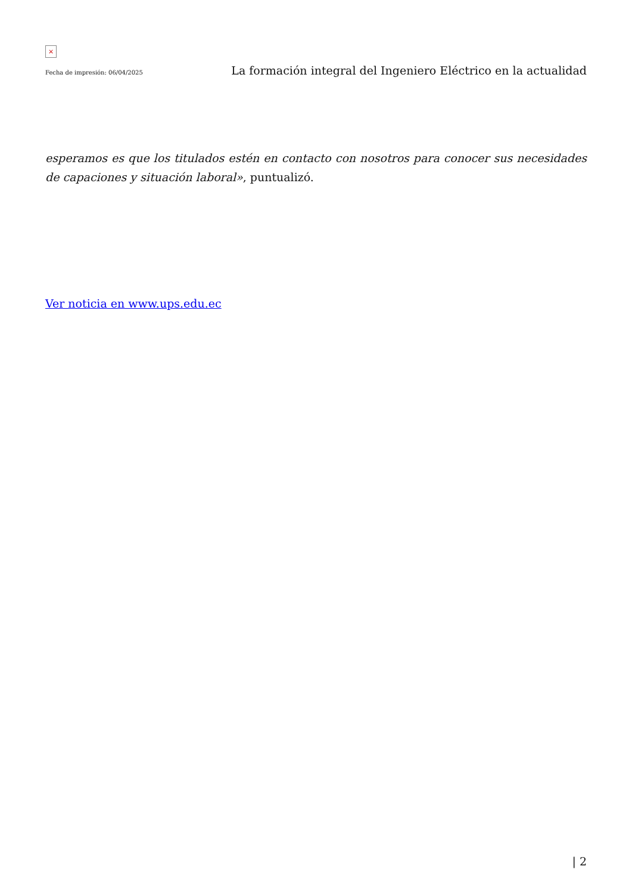×
Fecha de impresión: 06/04/2025 La formación integral del Ingeniero Eléctrico en la actualidad
esperamos es que los titulados estén en contacto con nosotros para conocer sus necesidades de capaciones y situación laboral», puntualizó.
Ver noticia en www.ups.edu.ec
| 2